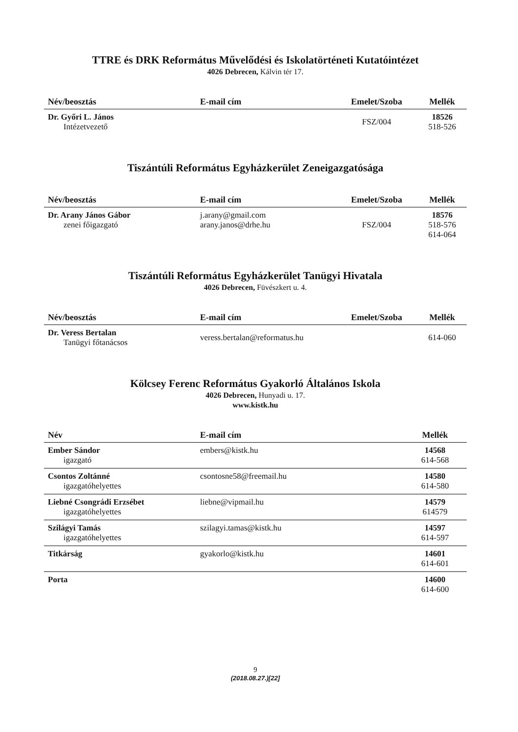TTRE és DRK Református Művelődési és Iskolatörténeti Kutatóintézet
4026 Debrecen, Kálvin tér 17.
| Név/beosztás | E-mail cím | Emelet/Szoba | Mellék |
| --- | --- | --- | --- |
| Dr. Győri L. János Intézetvezető | | FSZ/004 | 18526 518-526 |
Tiszántúli Református Egyházkerület Zeneigazgatósága
| Név/beosztás | E-mail cím | Emelet/Szoba | Mellék |
| --- | --- | --- | --- |
| Dr. Arany János Gábor zenei főigazgató | j.arany@gmail.com arany.janos@drhe.hu | FSZ/004 | 18576 518-576 614-064 |
Tiszántúli Református Egyházkerület Tanügyi Hivatala
4026 Debrecen, Füvészkert u. 4.
| Név/beosztás | E-mail cím | Emelet/Szoba | Mellék |
| --- | --- | --- | --- |
| Dr. Veress Bertalan Tanügyi főtanácsos | veress.bertalan@reformatus.hu | | 614-060 |
Kölcsey Ferenc Református Gyakorló Általános Iskola
4026 Debrecen, Hunyadi u. 17.
www.kistk.hu
| Név | E-mail cím | Mellék |
| --- | --- | --- |
| Ember Sándor igazgató | embers@kistk.hu | 14568 614-568 |
| Csontos Zoltánné igazgatóhelyettes | csontosne58@freemail.hu | 14580 614-580 |
| Liebné Csongrádi Erzsébet igazgatóhelyettes | liebne@vipmail.hu | 14579 614579 |
| Szilágyi Tamás igazgatóhelyettes | szilagyi.tamas@kistk.hu | 14597 614-597 |
| Titkárság | gyakorlo@kistk.hu | 14601 614-601 |
| Porta | | 14600 614-600 |
9
(2018.08.27.)[22]